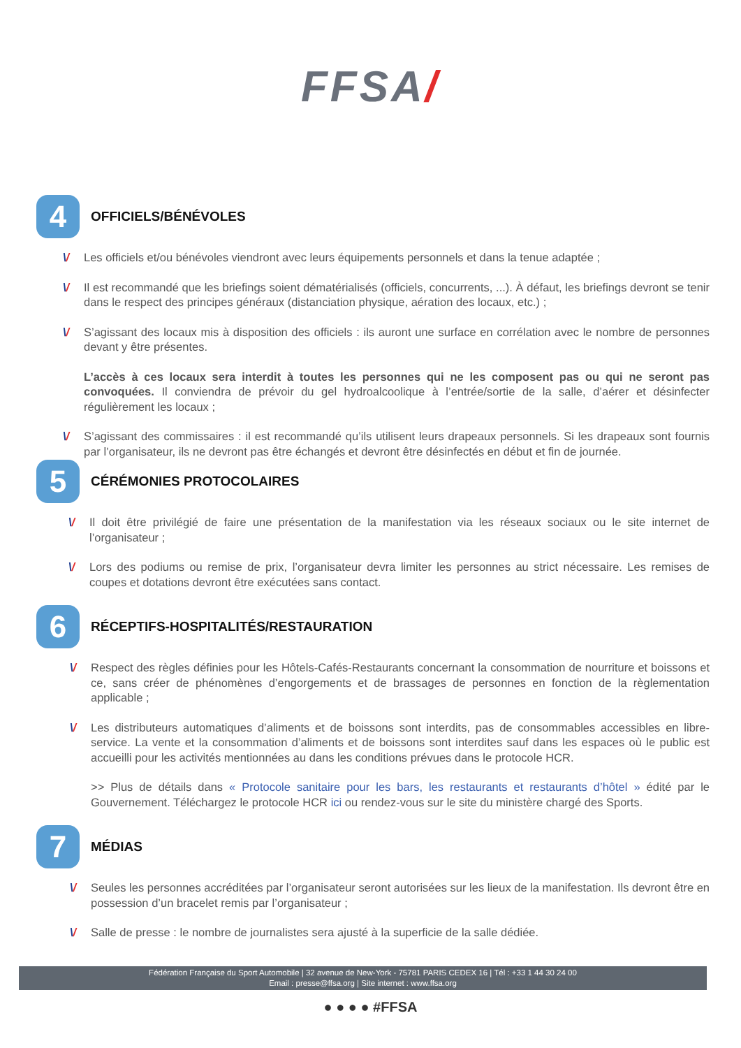FFSA/
4
OFFICIELS/BÉNÉVOLES
\/ Les officiels et/ou bénévoles viendront avec leurs équipements personnels et dans la tenue adaptée ;
\/ Il est recommandé que les briefings soient dématérialisés (officiels, concurrents, ...). À défaut, les briefings devront se tenir dans le respect des principes généraux (distanciation physique, aération des locaux, etc.) ;
\/ S’agissant des locaux mis à disposition des officiels : ils auront une surface en corrélation avec le nombre de personnes devant y être présentes.
L’accès à ces locaux sera interdit à toutes les personnes qui ne les composent pas ou qui ne seront pas convoquées. Il conviendra de prévoir du gel hydroalcoolique à l’entrée/sortie de la salle, d’aérer et désinfecter régulièrement les locaux ;
\/ S’agissant des commissaires : il est recommandé qu’ils utilisent leurs drapeaux personnels. Si les drapeaux sont fournis par l’organisateur, ils ne devront pas être échangés et devront être désinfectés en début et fin de journée.
5
CÉRÉMONIES PROTOCOLAIRES
\/ Il doit être privilégié de faire une présentation de la manifestation via les réseaux sociaux ou le site internet de l’organisateur ;
\/ Lors des podiums ou remise de prix, l’organisateur devra limiter les personnes au strict nécessaire. Les remises de coupes et dotations devront être exécutées sans contact.
6
RÉCEPTIFS-HOSPITALITÉS/RESTAURATION
\/ Respect des règles définies pour les Hôtels-Cafés-Restaurants concernant la consommation de nourriture et boissons et ce, sans créer de phénomènes d’engorgements et de brassages de personnes en fonction de la règlementation applicable ;
\/ Les distributeurs automatiques d’aliments et de boissons sont interdits, pas de consommables accessibles en libre-service. La vente et la consommation d’aliments et de boissons sont interdites sauf dans les espaces où le public est accueilli pour les activités mentionnées au dans les conditions prévues dans le protocole HCR.
>> Plus de détails dans « Protocole sanitaire pour les bars, les restaurants et restaurants d’hôtel » édité par le Gouvernement. Téléchargez le protocole HCR ici ou rendez-vous sur le site du ministère chargé des Sports.
7
MÉDIAS
\/ Seules les personnes accréditées par l’organisateur seront autorisées sur les lieux de la manifestation. Ils devront être en possession d’un bracelet remis par l’organisateur ;
\/ Salle de presse : le nombre de journalistes sera ajusté à la superficie de la salle dédiée.
Fédération Française du Sport Automobile | 32 avenue de New-York - 75781 PARIS CEDEX 16 | Tél : +33 1 44 30 24 00
Email : presse@ffsa.org | Site internet : www.ffsa.org
● ● ● ● #FFSA